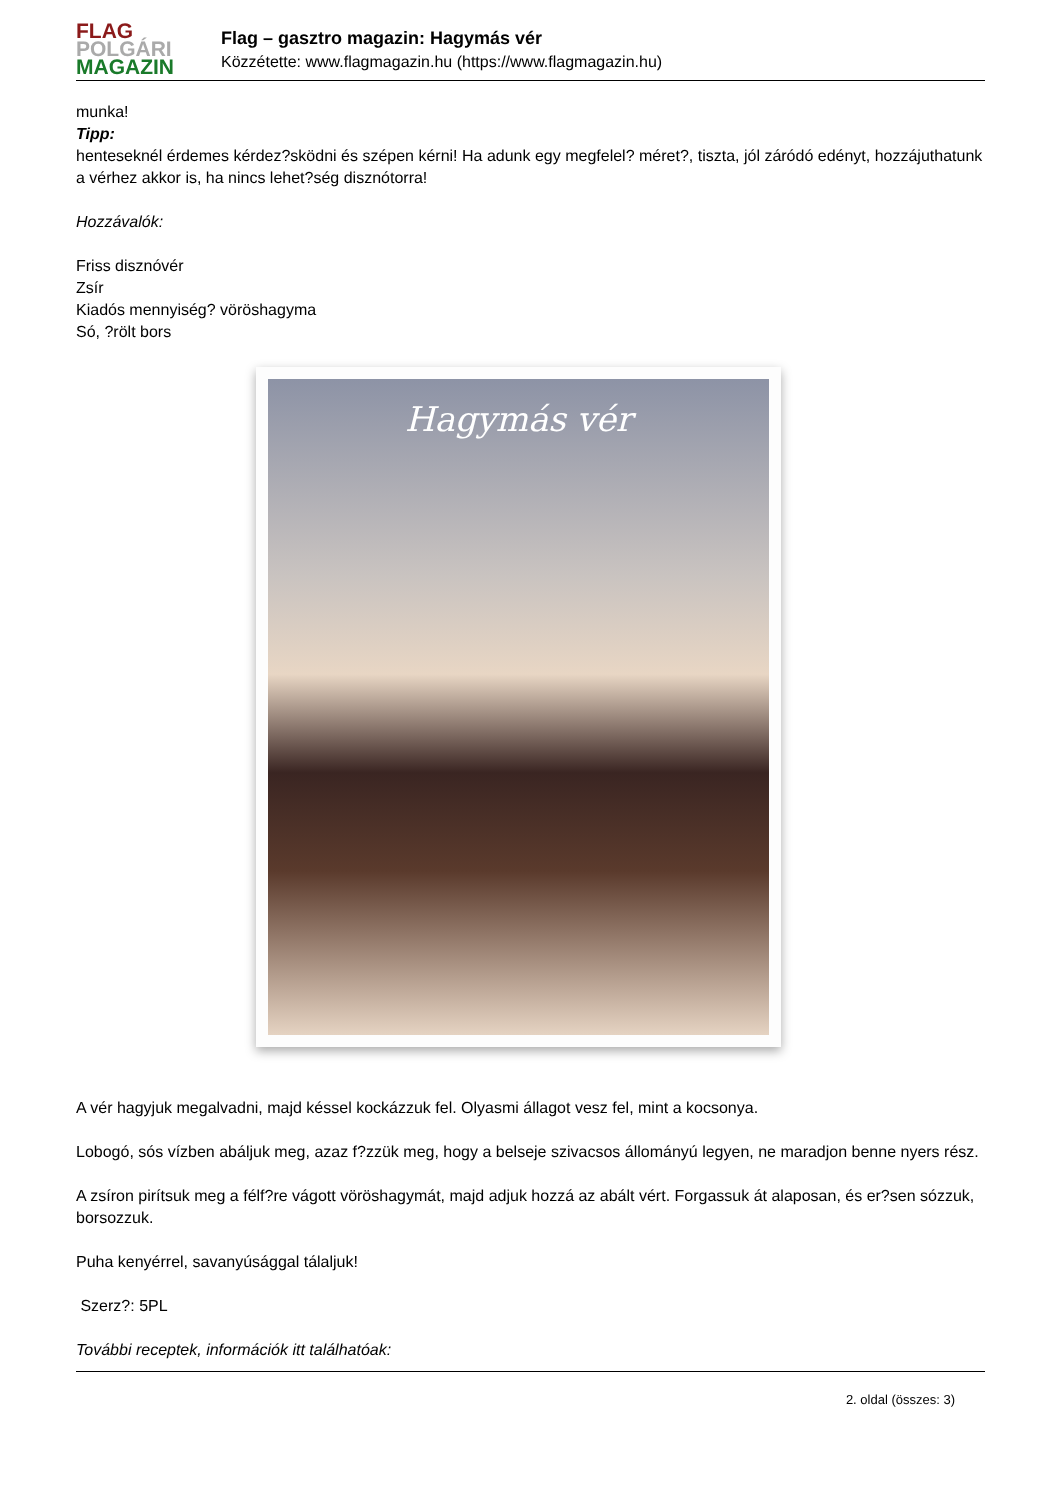FLAG
POLGÁRI
MAGAZIN
Flag – gasztro magazin: Hagymás vér
Közzétette: www.flagmagazin.hu (https://www.flagmagazin.hu)
munka!
Tipp:
henteseknél érdemes kérdez?sködni és szépen kérni! Ha adunk egy megfelel? méret?, tiszta, jól záródó edényt, hozzájuthatunk a vérhez akkor is, ha nincs lehet?ség disznótorra!
Hozzávalók:
Friss disznóvér
Zsír
Kiadós mennyiség? vöröshagyma
Só, ?rölt bors
Hagymás vér
A vér hagyjuk megalvadni, majd késsel kockázzuk fel. Olyasmi állagot vesz fel, mint a kocsonya.
Lobogó, sós vízben abáljuk meg, azaz f?zzük meg, hogy a belseje szivacsos állományú legyen, ne maradjon benne nyers rész.
A zsíron pirítsuk meg a félf?re vágott vöröshagymát, majd adjuk hozzá az abált vért. Forgassuk át alaposan, és er?sen sózzuk, borsozzuk.
Puha kenyérrel, savanyúsággal tálaljuk!
Szerz?: 5PL
További receptek, információk itt találhatóak:
2. oldal (összes: 3)